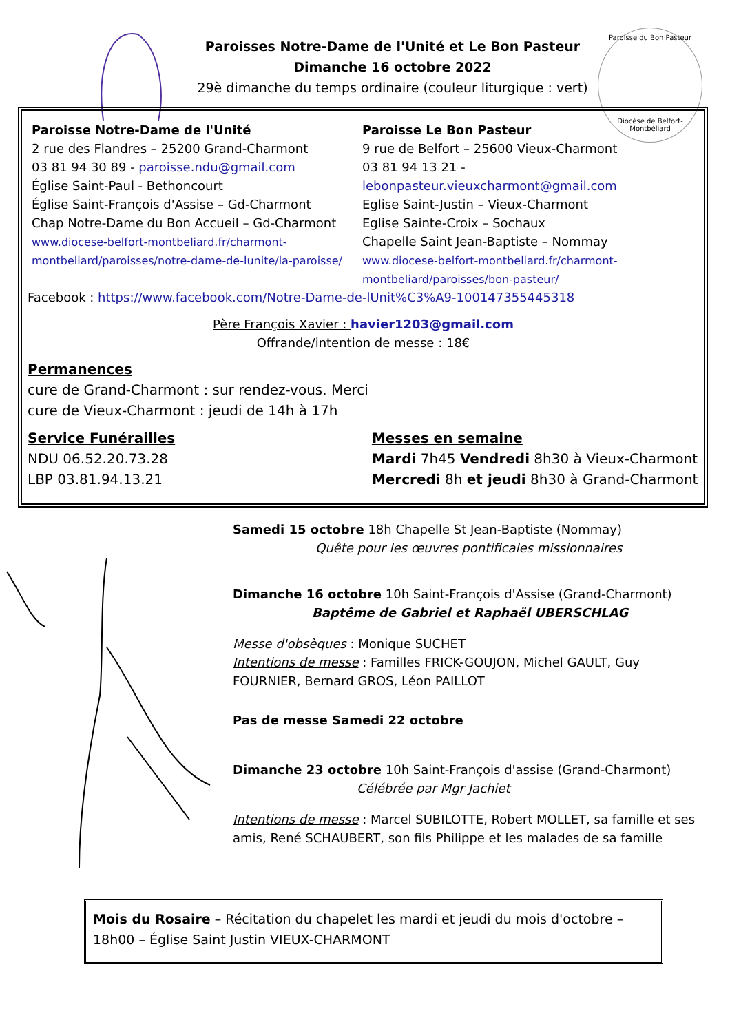Paroisse du Bon Pasteur
Diocèse de Belfort-Montbéliard
Paroisses Notre-Dame de l'Unité et Le Bon Pasteur
Dimanche 16 octobre 2022
29è dimanche du temps ordinaire (couleur liturgique : vert)
Paroisse Notre-Dame de l'Unité
2 rue des Flandres – 25200 Grand-Charmont
03 81 94 30 89 - paroisse.ndu@gmail.com
Église Saint-Paul - Bethoncourt
Église Saint-François d'Assise – Gd-Charmont
Chap Notre-Dame du Bon Accueil – Gd-Charmont
www.diocese-belfort-montbeliard.fr/charmont-montbeliard/paroisses/notre-dame-de-lunite/la-paroisse/
Paroisse Le Bon Pasteur
9 rue de Belfort – 25600 Vieux-Charmont
03 81 94 13 21 - lebonpasteur.vieuxcharmont@gmail.com
Eglise Saint-Justin – Vieux-Charmont
Eglise Sainte-Croix – Sochaux
Chapelle Saint Jean-Baptiste – Nommay
www.diocese-belfort-montbeliard.fr/charmont-montbeliard/paroisses/bon-pasteur/
Facebook : https://www.facebook.com/Notre-Dame-de-lUnit%C3%A9-100147355445318
Père François Xavier : havier1203@gmail.com
Offrande/intention de messe : 18€
Permanences
cure de Grand-Charmont : sur rendez-vous. Merci
cure de Vieux-Charmont : jeudi de 14h à 17h
Service Funérailles
NDU 06.52.20.73.28
LBP 03.81.94.13.21
Messes en semaine
Mardi 7h45 Vendredi 8h30 à Vieux-Charmont
Mercredi 8h et jeudi 8h30 à Grand-Charmont
Samedi 15 octobre 18h Chapelle St Jean-Baptiste (Nommay)
Quête pour les œuvres pontificales missionnaires
Dimanche 16 octobre 10h Saint-François d'Assise (Grand-Charmont)
Baptême de Gabriel et Raphaël UBERSCHLAG
Messe d'obsèques : Monique SUCHET
Intentions de messe : Familles FRICK-GOUJON, Michel GAULT, Guy FOURNIER, Bernard GROS, Léon PAILLOT
Pas de messe Samedi 22 octobre
Dimanche 23 octobre 10h Saint-François d'assise (Grand-Charmont)
Célébrée par Mgr Jachiet
Intentions de messe : Marcel SUBILOTTE, Robert MOLLET, sa famille et ses amis, René SCHAUBERT, son fils Philippe et les malades de sa famille
Mois du Rosaire – Récitation du chapelet les mardi et jeudi du mois d'octobre – 18h00 – Église Saint Justin VIEUX-CHARMONT